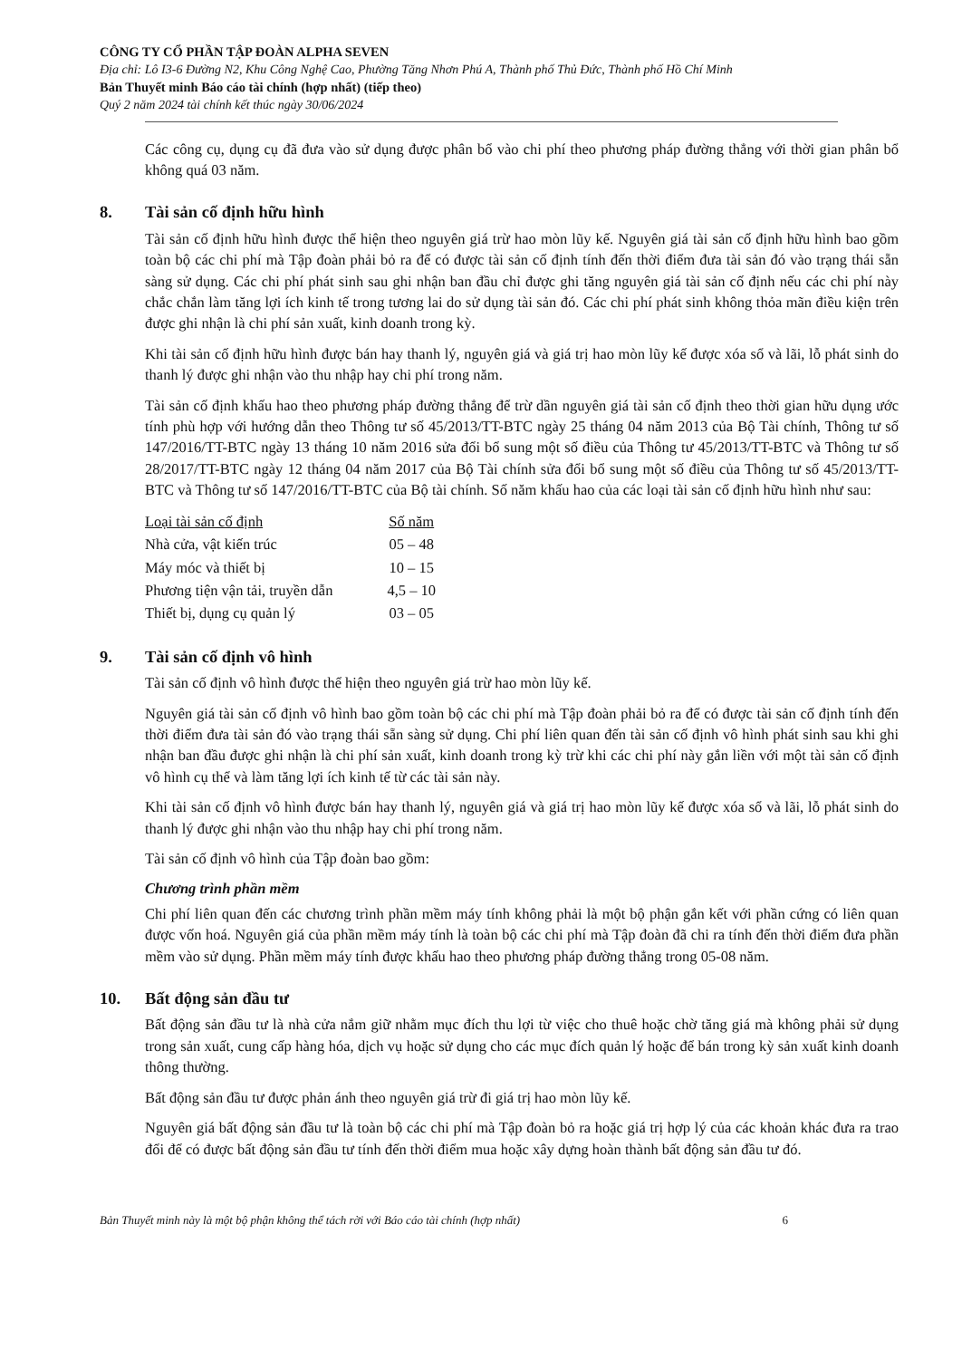CÔNG TY CỔ PHẦN TẬP ĐOÀN ALPHA SEVEN
Địa chỉ: Lô I3-6 Đường N2, Khu Công Nghệ Cao, Phường Tăng Nhơn Phú A, Thành phố Thủ Đức, Thành phố Hồ Chí Minh
Bản Thuyết minh Báo cáo tài chính (hợp nhất) (tiếp theo)
Quý 2 năm 2024 tài chính kết thúc ngày 30/06/2024
Các công cụ, dụng cụ đã đưa vào sử dụng được phân bổ vào chi phí theo phương pháp đường thẳng với thời gian phân bổ không quá 03 năm.
8. Tài sản cố định hữu hình
Tài sản cố định hữu hình được thể hiện theo nguyên giá trừ hao mòn lũy kế. Nguyên giá tài sản cố định hữu hình bao gồm toàn bộ các chi phí mà Tập đoàn phải bỏ ra để có được tài sản cố định tính đến thời điểm đưa tài sản đó vào trạng thái sẵn sàng sử dụng. Các chi phí phát sinh sau ghi nhận ban đầu chỉ được ghi tăng nguyên giá tài sản cố định nếu các chi phí này chắc chắn làm tăng lợi ích kinh tế trong tương lai do sử dụng tài sản đó. Các chi phí phát sinh không thỏa mãn điều kiện trên được ghi nhận là chi phí sản xuất, kinh doanh trong kỳ.
Khi tài sản cố định hữu hình được bán hay thanh lý, nguyên giá và giá trị hao mòn lũy kế được xóa sổ và lãi, lỗ phát sinh do thanh lý được ghi nhận vào thu nhập hay chi phí trong năm.
Tài sản cố định khấu hao theo phương pháp đường thẳng để trừ dần nguyên giá tài sản cố định theo thời gian hữu dụng ước tính phù hợp với hướng dẫn theo Thông tư số 45/2013/TT-BTC ngày 25 tháng 04 năm 2013 của Bộ Tài chính, Thông tư số 147/2016/TT-BTC ngày 13 tháng 10 năm 2016 sửa đổi bổ sung một số điều của Thông tư 45/2013/TT-BTC và Thông tư số 28/2017/TT-BTC ngày 12 tháng 04 năm 2017 của Bộ Tài chính sửa đổi bổ sung một số điều của Thông tư số 45/2013/TT-BTC và Thông tư số 147/2016/TT-BTC của Bộ tài chính. Số năm khấu hao của các loại tài sản cố định hữu hình như sau:
| Loại tài sản cố định | Số năm |
| --- | --- |
| Nhà cửa, vật kiến trúc | 05 – 48 |
| Máy móc và thiết bị | 10 – 15 |
| Phương tiện vận tải, truyền dẫn | 4,5 – 10 |
| Thiết bị, dụng cụ quản lý | 03 – 05 |
9. Tài sản cố định vô hình
Tài sản cố định vô hình được thể hiện theo nguyên giá trừ hao mòn lũy kế.
Nguyên giá tài sản cố định vô hình bao gồm toàn bộ các chi phí mà Tập đoàn phải bỏ ra để có được tài sản cố định tính đến thời điểm đưa tài sản đó vào trạng thái sẵn sàng sử dụng. Chi phí liên quan đến tài sản cố định vô hình phát sinh sau khi ghi nhận ban đầu được ghi nhận là chi phí sản xuất, kinh doanh trong kỳ trừ khi các chi phí này gắn liền với một tài sản cố định vô hình cụ thể và làm tăng lợi ích kinh tế từ các tài sản này.
Khi tài sản cố định vô hình được bán hay thanh lý, nguyên giá và giá trị hao mòn lũy kế được xóa sổ và lãi, lỗ phát sinh do thanh lý được ghi nhận vào thu nhập hay chi phí trong năm.
Tài sản cố định vô hình của Tập đoàn bao gồm:
Chương trình phần mềm
Chi phí liên quan đến các chương trình phần mềm máy tính không phải là một bộ phận gắn kết với phần cứng có liên quan được vốn hoá. Nguyên giá của phần mềm máy tính là toàn bộ các chi phí mà Tập đoàn đã chi ra tính đến thời điểm đưa phần mềm vào sử dụng. Phần mềm máy tính được khấu hao theo phương pháp đường thẳng trong 05-08 năm.
10. Bất động sản đầu tư
Bất động sản đầu tư là nhà cửa nắm giữ nhằm mục đích thu lợi từ việc cho thuê hoặc chờ tăng giá mà không phải sử dụng trong sản xuất, cung cấp hàng hóa, dịch vụ hoặc sử dụng cho các mục đích quản lý hoặc để bán trong kỳ sản xuất kinh doanh thông thường.
Bất động sản đầu tư được phản ánh theo nguyên giá trừ đi giá trị hao mòn lũy kế.
Nguyên giá bất động sản đầu tư là toàn bộ các chi phí mà Tập đoàn bỏ ra hoặc giá trị hợp lý của các khoản khác đưa ra trao đổi để có được bất động sản đầu tư tính đến thời điểm mua hoặc xây dựng hoàn thành bất động sản đầu tư đó.
Bản Thuyết minh này là một bộ phận không thể tách rời với Báo cáo tài chính (hợp nhất) 6